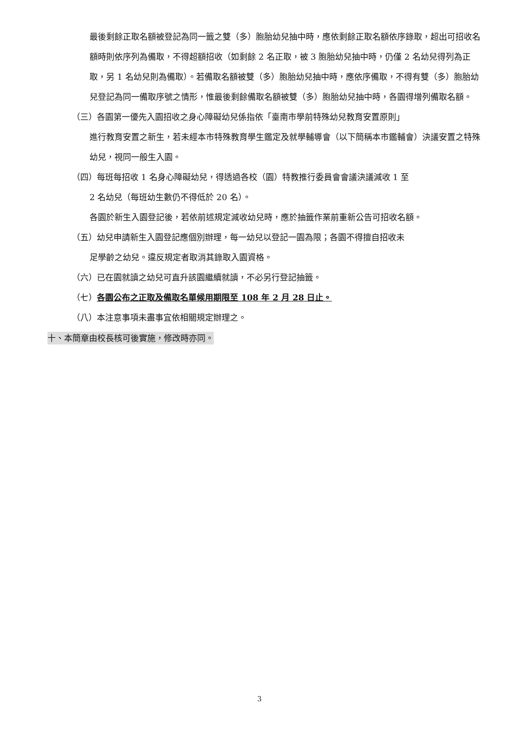最後剩餘正取名額被登記為同一籤之雙（多）胞胎幼兒抽中時，應依剩餘正取名額依序錄取，超出可招收名額時則依序列為備取，不得超額招收（如剩餘 2 名正取，被 3 胞胎幼兒抽中時，仍僅 2 名幼兒得列為正取，另 1 名幼兒則為備取）。若備取名額被雙（多）胞胎幼兒抽中時，應依序備取，不得有雙（多）胞胎幼兒登記為同一備取序號之情形，惟最後剩餘備取名額被雙（多）胞胎幼兒抽中時，各園得增列備取名額。
（三）各園第一優先入園招收之身心障礙幼兒係指依「臺南市學前特殊幼兒教育安置原則」
進行教育安置之新生，若未經本市特殊教育學生鑑定及就學輔導會（以下簡稱本市鑑輔會）決議安置之特殊幼兒，視同一般生入園。
（四）每班每招收 1 名身心障礙幼兒，得透過各校（園）特教推行委員會會議決議減收 1 至
2 名幼兒（每班幼生數仍不得低於 20 名）。
各園於新生入園登記後，若依前述規定減收幼兒時，應於抽籤作業前重新公告可招收名額。
（五）幼兒申請新生入園登記應個別辦理，每一幼兒以登記一園為限；各園不得擅自招收未
足學齡之幼兒。違反規定者取消其錄取入園資格。
（六）已在園就讀之幼兒可直升該園繼續就讀，不必另行登記抽籤。
（七）各園公布之正取及備取名單候用期限至 108 年 2 月 28 日止。
（八）本注意事項未盡事宜依相關規定辦理之。
十、本簡章由校長核可後實施，修改時亦同。
3